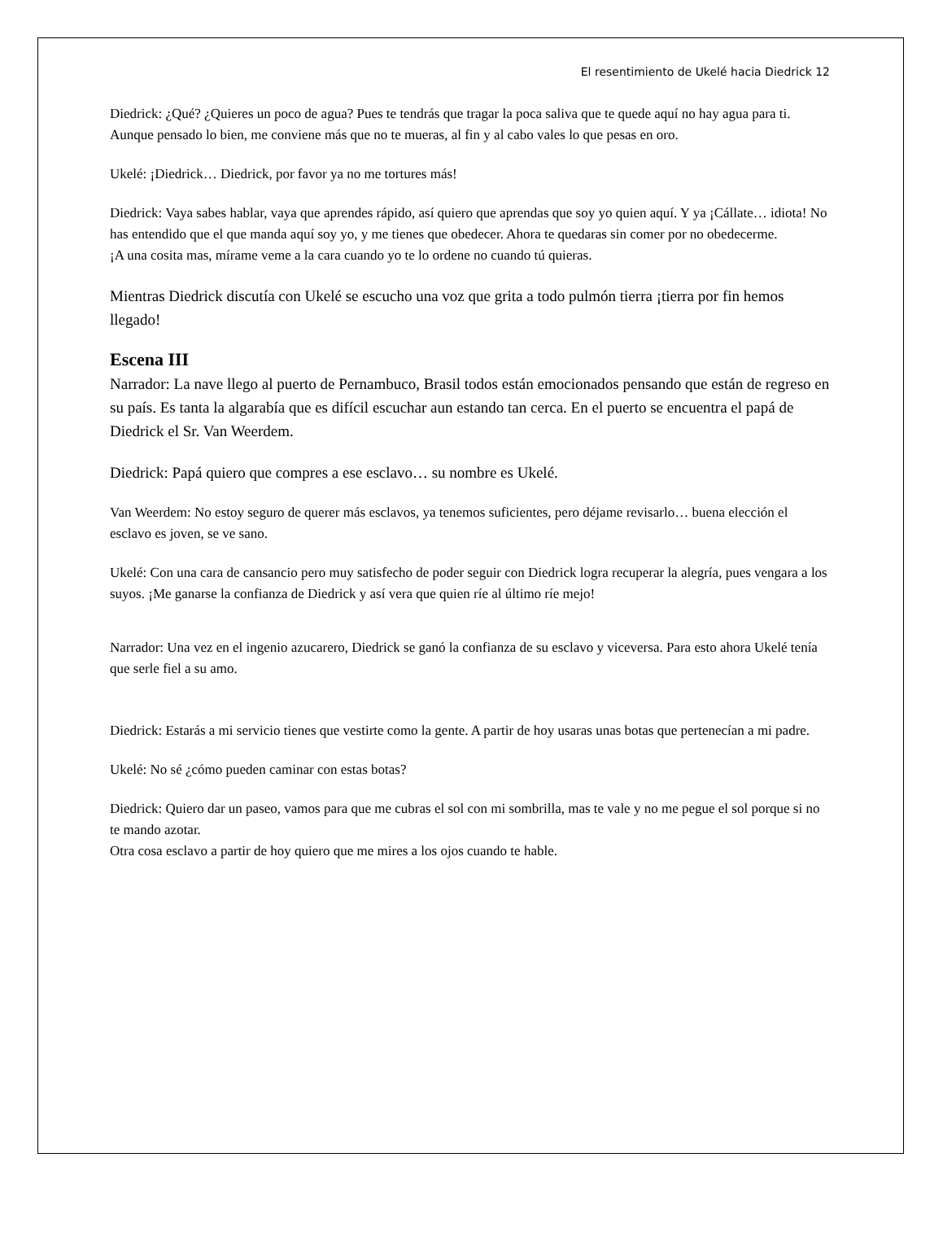El resentimiento de Ukelé hacia Diedrick 12
Diedrick: ¿Qué? ¿Quieres un poco de agua? Pues te tendrás que tragar la poca saliva que te quede aquí no hay agua para ti. Aunque pensado lo bien, me conviene más que no te mueras, al fin y al cabo vales lo que pesas en oro.
Ukelé: ¡Diedrick… Diedrick, por favor ya no me tortures más!
Diedrick: Vaya sabes hablar, vaya que aprendes rápido, así quiero que aprendas que soy yo quien aquí. Y ya ¡Cállate… idiota! No has entendido que el que manda aquí soy yo, y me tienes que obedecer. Ahora te quedaras sin comer por no obedecerme.
¡A una cosita mas, mírame veme a la cara cuando yo te lo ordene no cuando tú quieras.
Mientras Diedrick discutía con Ukelé se escucho una voz que grita a todo pulmón tierra ¡tierra por fin hemos llegado!
Escena III
Narrador: La nave llego al puerto de Pernambuco, Brasil todos están emocionados pensando que están de regreso en su país. Es tanta la algarabía que es difícil escuchar aun estando tan cerca. En el puerto se encuentra el papá de Diedrick el Sr. Van Weerdem.
Diedrick: Papá quiero que compres a ese esclavo… su nombre es Ukelé.
Van Weerdem: No estoy seguro de querer más esclavos, ya tenemos suficientes, pero déjame revisarlo… buena elección el esclavo es joven, se ve sano.
Ukelé: Con una cara de cansancio pero muy satisfecho de poder seguir con Diedrick logra recuperar la alegría, pues vengara a los suyos. ¡Me ganarse la confianza de Diedrick y así vera que quien ríe al último ríe mejo!
Narrador: Una vez en el ingenio azucarero, Diedrick se ganó la confianza de su esclavo y viceversa. Para esto ahora Ukelé tenía que serle fiel a su amo.
Diedrick: Estarás a mi servicio tienes que vestirte como la gente. A partir de hoy usaras unas botas que pertenecían a mi padre.
Ukelé: No sé ¿cómo pueden caminar con estas botas?
Diedrick: Quiero dar un paseo, vamos para que me cubras el sol con mi sombrilla, mas te vale y no me pegue el sol porque si no te mando azotar.
Otra cosa esclavo a partir de hoy quiero que me mires a los ojos cuando te hable.